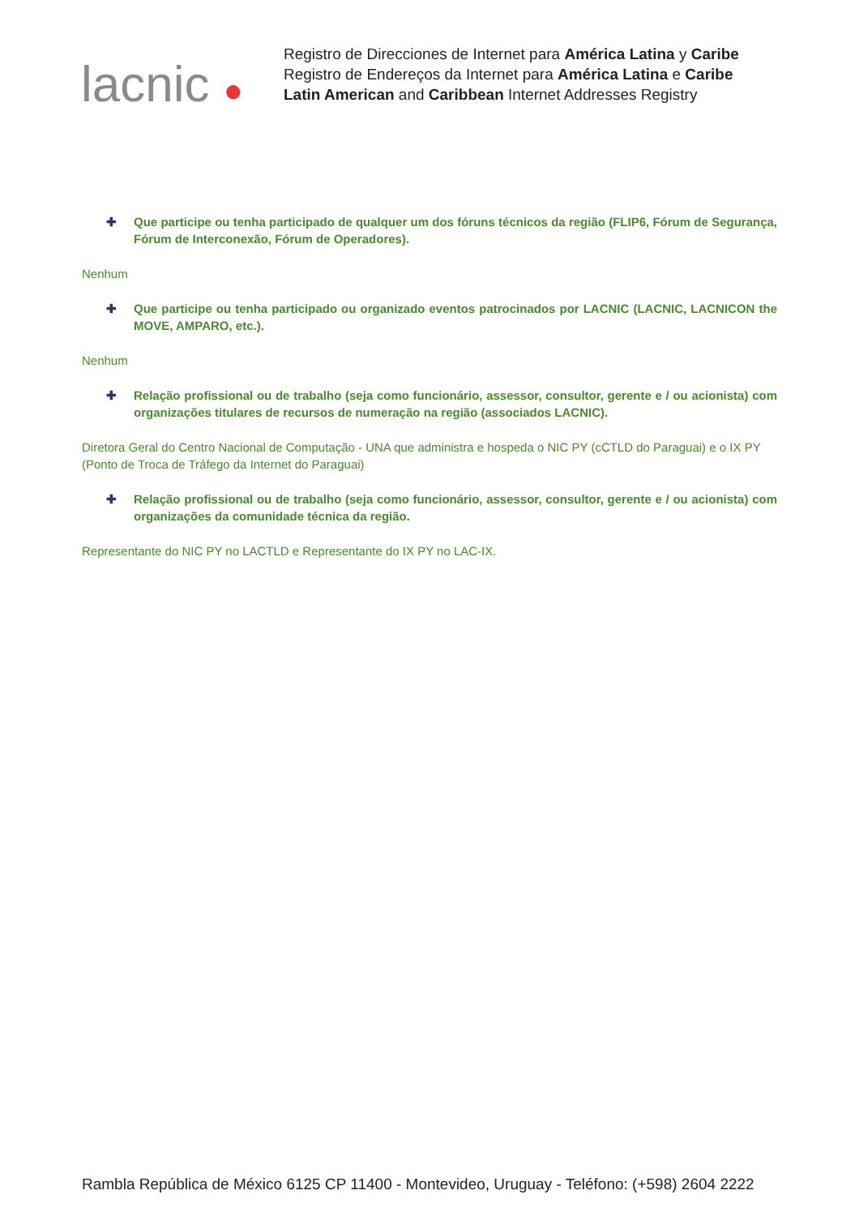lacnic ●
Registro de Direcciones de Internet para América Latina y Caribe
Registro de Endereços da Internet para América Latina e Caribe
Latin American and Caribbean Internet Addresses Registry
✚ Que participe ou tenha participado de qualquer um dos fóruns técnicos da região (FLIP6, Fórum de Segurança, Fórum de Interconexão, Fórum de Operadores).
Nenhum
✚ Que participe ou tenha participado ou organizado eventos patrocinados por LACNIC (LACNIC, LACNICON the MOVE, AMPARO, etc.).
Nenhum
✚ Relação profissional ou de trabalho (seja como funcionário, assessor, consultor, gerente e / ou acionista) com organizações titulares de recursos de numeração na região (associados LACNIC).
Diretora Geral do Centro Nacional de Computação - UNA que administra e hospeda o NIC PY (cCTLD do Paraguai) e o IX PY (Ponto de Troca de Tráfego da Internet do Paraguai)
✚ Relação profissional ou de trabalho (seja como funcionário, assessor, consultor, gerente e / ou acionista) com organizações da comunidade técnica da região.
Representante do NIC PY no LACTLD e Representante do IX PY no LAC-IX.
Rambla República de México 6125 CP 11400 - Montevideo, Uruguay - Teléfono: (+598) 2604 2222